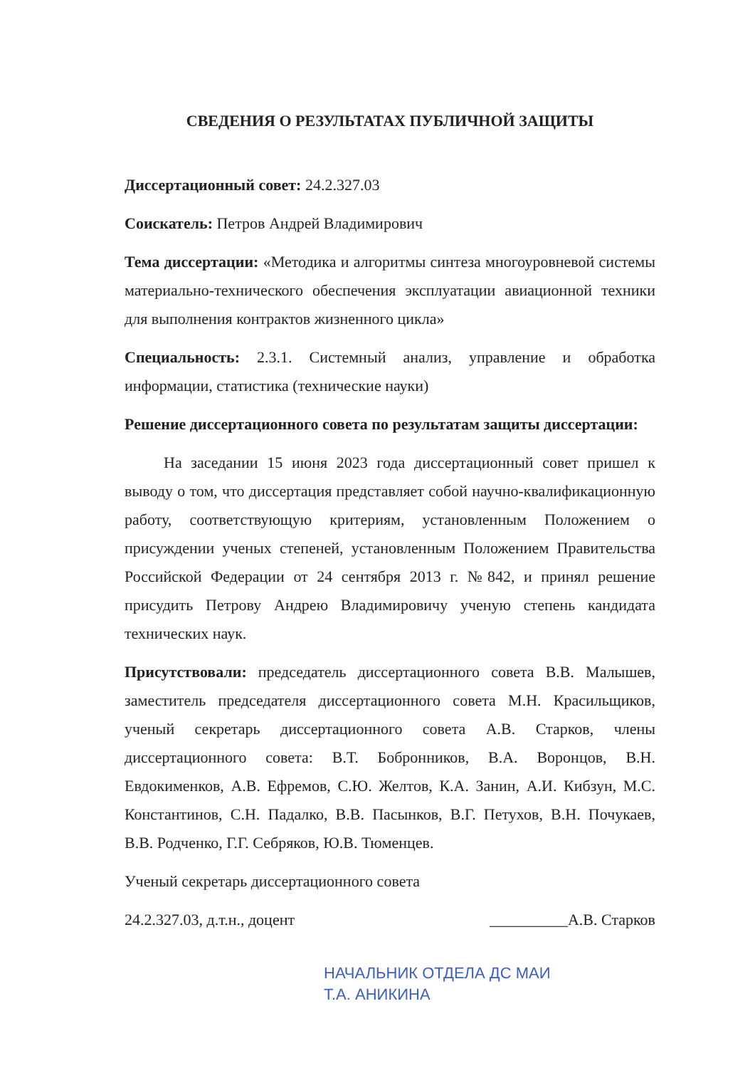СВЕДЕНИЯ О РЕЗУЛЬТАТАХ ПУБЛИЧНОЙ ЗАЩИТЫ
Диссертационный совет: 24.2.327.03
Соискатель: Петров Андрей Владимирович
Тема диссертации: «Методика и алгоритмы синтеза многоуровневой системы материально-технического обеспечения эксплуатации авиационной техники для выполнения контрактов жизненного цикла»
Специальность: 2.3.1. Системный анализ, управление и обработка информации, статистика (технические науки)
Решение диссертационного совета по результатам защиты диссертации:
На заседании 15 июня 2023 года диссертационный совет пришел к выводу о том, что диссертация представляет собой научно-квалификационную работу, соответствующую критериям, установленным Положением о присуждении ученых степеней, установленным Положением Правительства Российской Федерации от 24 сентября 2013 г. №842, и принял решение присудить Петрову Андрею Владимировичу ученую степень кандидата технических наук.
Присутствовали: председатель диссертационного совета В.В. Малышев, заместитель председателя диссертационного совета М.Н. Красильщиков, ученый секретарь диссертационного совета А.В. Старков, члены диссертационного совета: В.Т. Бобронников, В.А. Воронцов, В.Н. Евдокименков, А.В. Ефремов, С.Ю. Желтов, К.А. Занин, А.И. Кибзун, М.С. Константинов, С.Н. Падалко, В.В. Пасынков, В.Г. Петухов, В.Н. Почукаев, В.В. Родченко, Г.Г. Себряков, Ю.В. Тюменцев.
Ученый секретарь диссертационного совета
24.2.327.03, д.т.н., доцент __________А.В. Старков
НАЧАЛЬНИК ОТДЕЛА ДС МАИ
Т.А. АНИКИНА